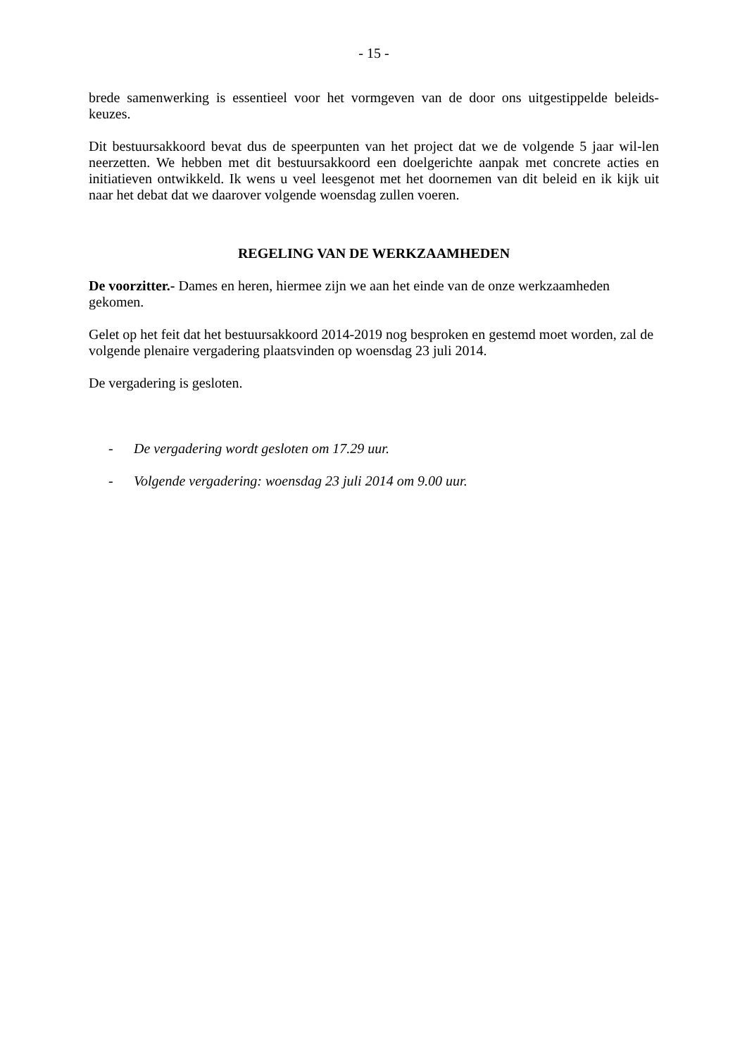- 15 -
brede samenwerking is essentieel voor het vormgeven van de door ons uitgestippelde beleids-keuzes.
Dit bestuursakkoord bevat dus de speerpunten van het project dat we de volgende 5 jaar wil-len neerzetten. We hebben met dit bestuursakkoord een doelgerichte aanpak met concrete acties en initiatieven ontwikkeld. Ik wens u veel leesgenot met het doornemen van dit beleid en ik kijk uit naar het debat dat we daarover volgende woensdag zullen voeren.
REGELING VAN DE WERKZAAMHEDEN
De voorzitter.- Dames en heren, hiermee zijn we aan het einde van de onze werkzaamheden gekomen.
Gelet op het feit dat het bestuursakkoord 2014-2019 nog besproken en gestemd moet worden, zal de volgende plenaire vergadering plaatsvinden op woensdag 23 juli 2014.
De vergadering is gesloten.
- De vergadering wordt gesloten om 17.29 uur.
- Volgende vergadering: woensdag 23 juli 2014 om 9.00 uur.